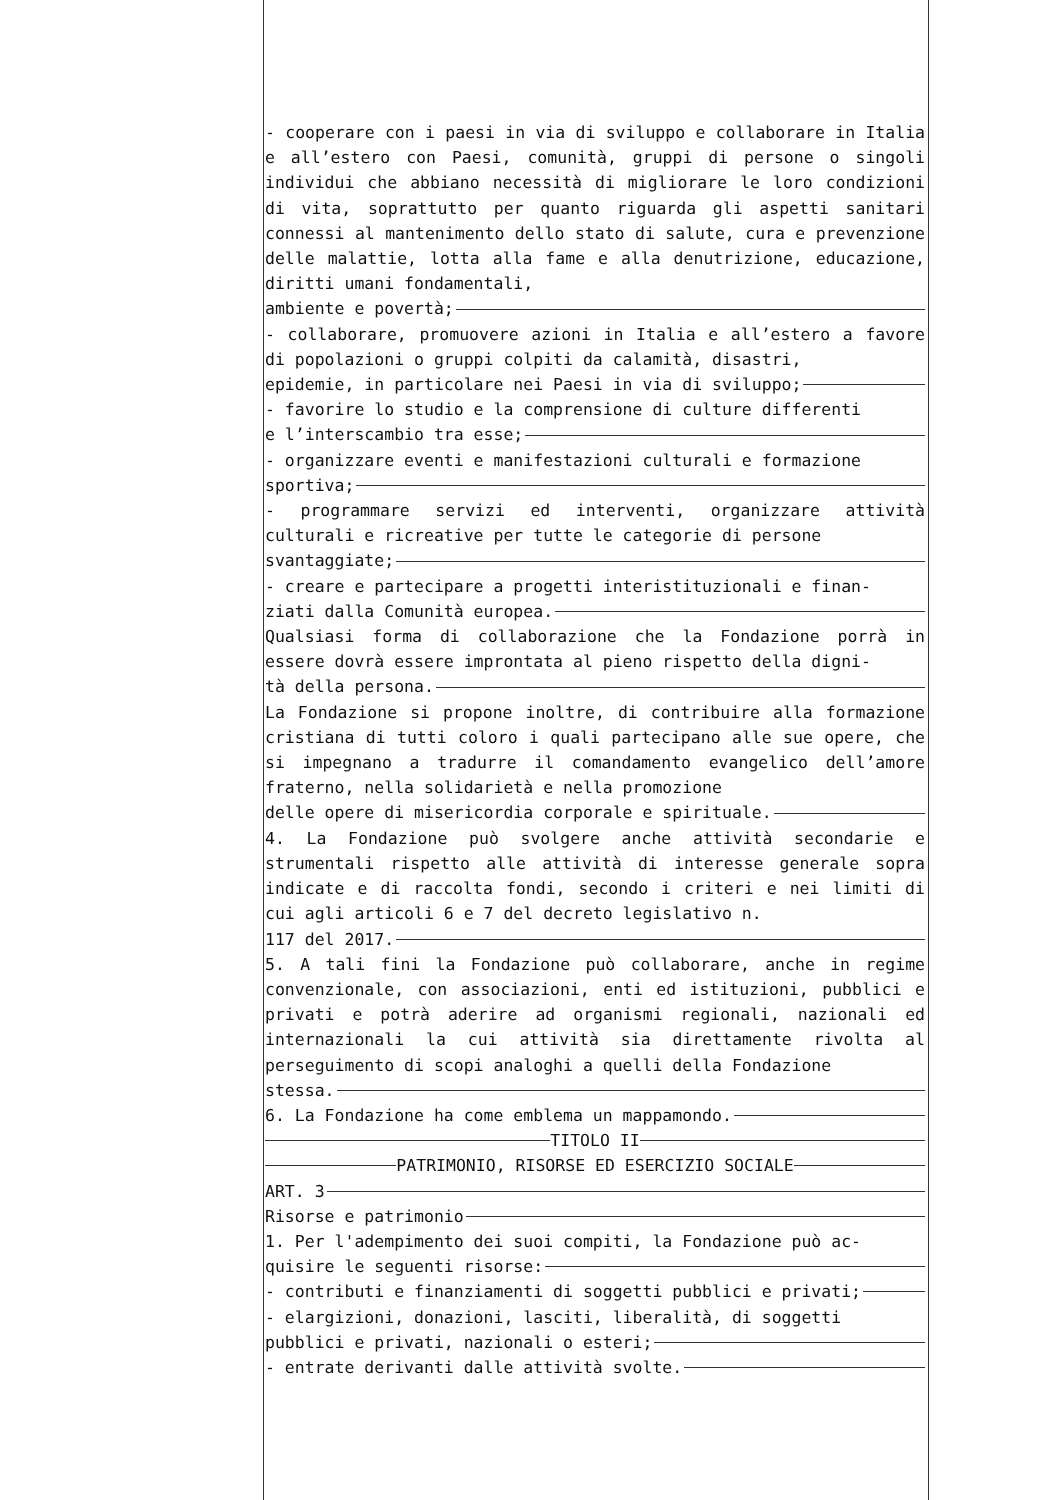- cooperare con i paesi in via di sviluppo e collaborare in Italia e all’estero con Paesi, comunità, gruppi di persone o singoli individui che abbiano necessità di migliorare le loro condizioni di vita, soprattutto per quanto riguarda gli aspetti sanitari connessi al mantenimento dello stato di salute, cura e prevenzione delle malattie, lotta alla fame e alla denutrizione, educazione, diritti umani fondamentali,
ambiente e povertà;
- collaborare, promuovere azioni in Italia e all’estero a favore di popolazioni o gruppi colpiti da calamità, disastri,
epidemie, in particolare nei Paesi in via di sviluppo;
- favorire lo studio e la comprensione di culture differenti
e l’interscambio tra esse;
- organizzare eventi e manifestazioni culturali e formazione
sportiva;
- programmare servizi ed interventi, organizzare attività culturali e ricreative per tutte le categorie di persone
svantaggiate;
- creare e partecipare a progetti interistituzionali e finan-
ziati dalla Comunità europea.
Qualsiasi forma di collaborazione che la Fondazione porrà in essere dovrà essere improntata al pieno rispetto della digni-
tà della persona.
La Fondazione si propone inoltre, di contribuire alla formazione cristiana di tutti coloro i quali partecipano alle sue opere, che si impegnano a tradurre il comandamento evangelico dell’amore fraterno, nella solidarietà e nella promozione
delle opere di misericordia corporale e spirituale.
4. La Fondazione può svolgere anche attività secondarie e strumentali rispetto alle attività di interesse generale sopra indicate e di raccolta fondi, secondo i criteri e nei limiti di cui agli articoli 6 e 7 del decreto legislativo n.
117 del 2017.
5. A tali fini la Fondazione può collaborare, anche in regime convenzionale, con associazioni, enti ed istituzioni, pubblici e privati e potrà aderire ad organismi regionali, nazionali ed internazionali la cui attività sia direttamente rivolta al perseguimento di scopi analoghi a quelli della Fondazione
stessa.
6. La Fondazione ha come emblema un mappamondo.
TITOLO II
PATRIMONIO, RISORSE ED ESERCIZIO SOCIALE
ART. 3
Risorse e patrimonio
1. Per l'adempimento dei suoi compiti, la Fondazione può ac-
quisire le seguenti risorse:
- contributi e finanziamenti di soggetti pubblici e privati;
- elargizioni, donazioni, lasciti, liberalità, di soggetti
pubblici e privati, nazionali o esteri;
- entrate derivanti dalle attività svolte.